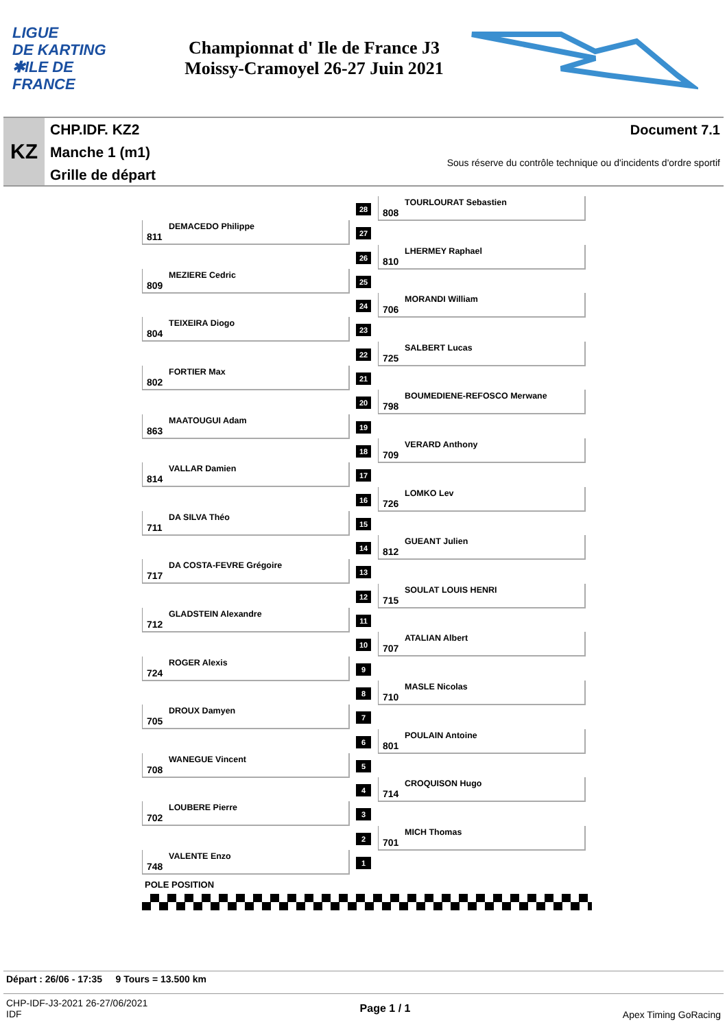LIGUE
DE KARTING
✱ILE DE
FRANCE
Championnat d' Ile de France J3
Moissy-Cramoyel 26-27 Juin 2021
KZ
CHP.IDF. KZ2
Manche 1 (m1)
Grille de départ
Document 7.1
Sous réserve du contrôle technique ou d'incidents d'ordre sportif
28 808
TOURLOURAT Sebastien
27
811
DEMACEDO Philippe
26 810
LHERMEY Raphael
25
809
MEZIERE Cedric
24 706
MORANDI William
23
804
TEIXEIRA Diogo
22 725
SALBERT Lucas
21
802
FORTIER Max
20 798
BOUMEDIENE-REFOSCO Merwane
19
863
MAATOUGUI Adam
18 709
VERARD Anthony
17
814
VALLAR Damien
16 726
LOMKO Lev
15
711
DA SILVA Théo
14 812
GUEANT Julien
13
717
DA COSTA-FEVRE Grégoire
12 715
SOULAT LOUIS HENRI
11
712
GLADSTEIN Alexandre
10 707
ATALIAN Albert
9
724
ROGER Alexis
8 710
MASLE Nicolas
7
705
DROUX Damyen
6 801
POULAIN Antoine
5
708
WANEGUE Vincent
4 714
CROQUISON Hugo
3
702
LOUBERE Pierre
2 701
MICH Thomas
1
748
VALENTE Enzo
POLE POSITION
Départ : 26/06 - 17:35 9 Tours = 13.500 km
CHP-IDF-J3-2021 26-27/06/2021
IDF
Page 1 / 1
Apex Timing GoRacing